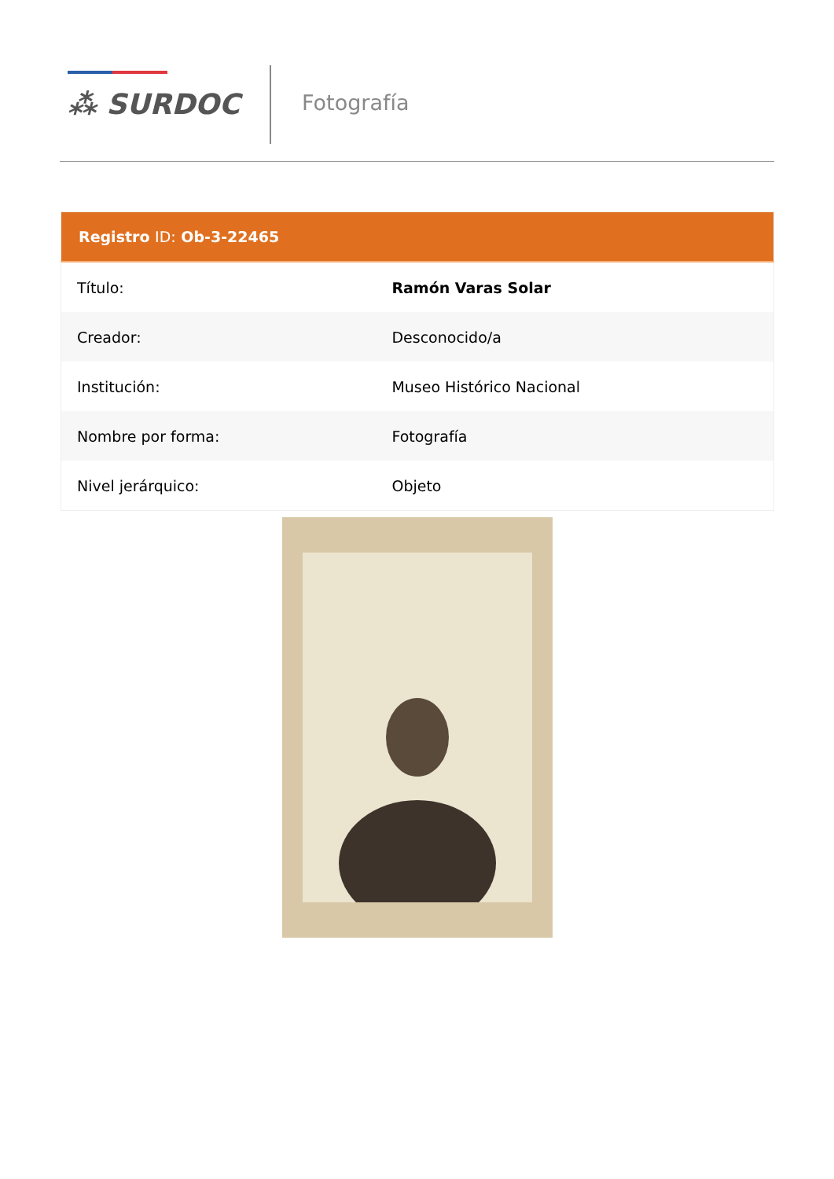⁂ SURDOC Fotografía
| Registro ID: Ob-3-22465 | |
| --- | --- |
| Título: | Ramón Varas Solar |
| Creador: | Desconocido/a |
| Institución: | Museo Histórico Nacional |
| Nombre por forma: | Fotografía |
| Nivel jerárquico: | Objeto |